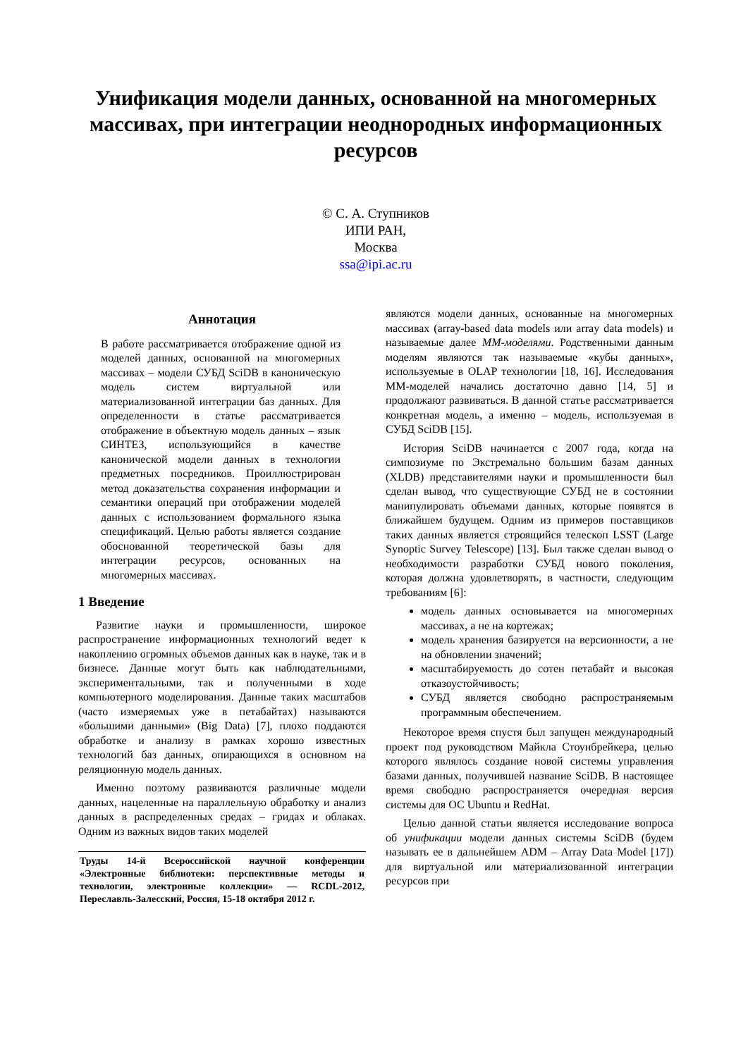Унификация модели данных, основанной на многомерных массивах, при интеграции неоднородных информационных ресурсов
© С. А. Ступников
ИПИ РАН,
Москва
ssa@ipi.ac.ru
Аннотация
В работе рассматривается отображение одной из моделей данных, основанной на многомерных массивах – модели СУБД SciDB в каноническую модель систем виртуальной или материализованной интеграции баз данных. Для определенности в статье рассматривается отображение в объектную модель данных – язык СИНТЕЗ, использующийся в качестве канонической модели данных в технологии предметных посредников. Проиллюстрирован метод доказательства сохранения информации и семантики операций при отображении моделей данных с использованием формального языка спецификаций. Целью работы является создание обоснованной теоретической базы для интеграции ресурсов, основанных на многомерных массивах.
1 Введение
Развитие науки и промышленности, широкое распространение информационных технологий ведет к накоплению огромных объемов данных как в науке, так и в бизнесе. Данные могут быть как наблюдательными, экспериментальными, так и полученными в ходе компьютерного моделирования. Данные таких масштабов (часто измеряемых уже в петабайтах) называются «большими данными» (Big Data) [7], плохо поддаются обработке и анализу в рамках хорошо известных технологий баз данных, опирающихся в основном на реляционную модель данных.
Именно поэтому развиваются различные модели данных, нацеленные на параллельную обработку и анализ данных в распределенных средах – гридах и облаках. Одним из важных видов таких моделей
Труды 14-й Всероссийской научной конференции «Электронные библиотеки: перспективные методы и технологии, электронные коллекции» — RCDL-2012, Переславль-Залесский, Россия, 15-18 октября 2012 г.
являются модели данных, основанные на многомерных массивах (array-based data models или array data models) и называемые далее ММ-моделями. Родственными данным моделям являются так называемые «кубы данных», используемые в OLAP технологии [18, 16]. Исследования ММ-моделей начались достаточно давно [14, 5] и продолжают развиваться. В данной статье рассматривается конкретная модель, а именно – модель, используемая в СУБД SciDB [15].
История SciDB начинается с 2007 года, когда на симпозиуме по Экстремально большим базам данных (XLDB) представителями науки и промышленности был сделан вывод, что существующие СУБД не в состоянии манипулировать объемами данных, которые появятся в ближайшем будущем. Одним из примеров поставщиков таких данных является строящийся телескоп LSST (Large Synoptic Survey Telescope) [13]. Был также сделан вывод о необходимости разработки СУБД нового поколения, которая должна удовлетворять, в частности, следующим требованиям [6]:
модель данных основывается на многомерных массивах, а не на кортежах;
модель хранения базируется на версионности, а не на обновлении значений;
масштабируемость до сотен петабайт и высокая отказоустойчивость;
СУБД является свободно распространяемым программным обеспечением.
Некоторое время спустя был запущен международный проект под руководством Майкла Стоунбрейкера, целью которого являлось создание новой системы управления базами данных, получившей название SciDB. В настоящее время свободно распространяется очередная версия системы для ОС Ubuntu и RedHat.
Целью данной статьи является исследование вопроса об унификации модели данных системы SciDB (будем называть ее в дальнейшем ADM – Array Data Model [17]) для виртуальной или материализованной интеграции ресурсов при